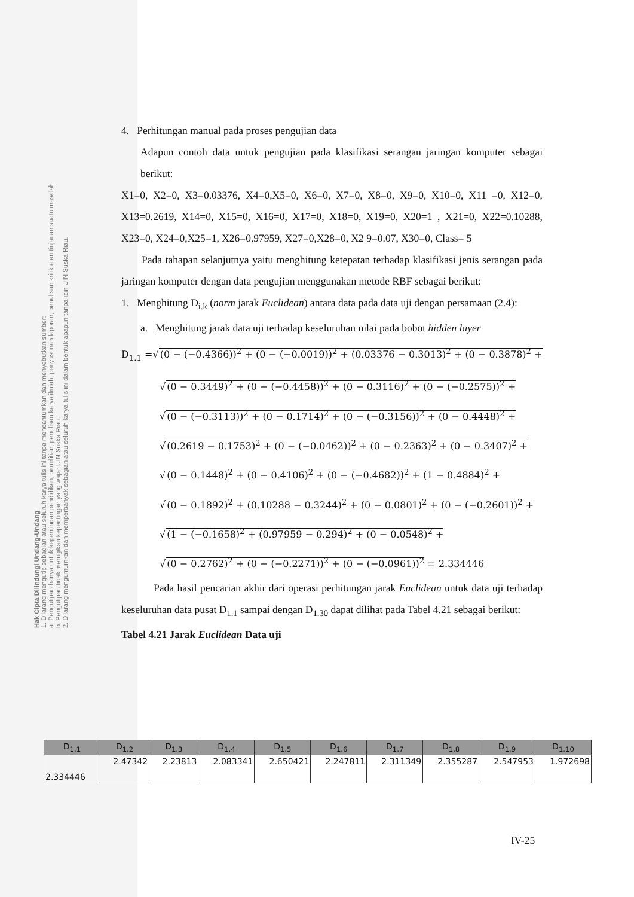Hak Cipta Dilindungi Undang-Undang
1. Dilarang mengutip sebagian atau seluruh karya tulis ini tanpa mencantumkan dan menyebutkan sumber:
a. Pengutipan hanya untuk kepentingan pendidikan, penelitian, penulisan karya ilmiah, penyusunan laporan, penulisan kritik atau tinjauan suatu masalah.
b. Pengutipan tidak merugikan kepentingan yang wajar UIN Suska Riau.
2. Dilarang mengumumkan dan memperbanyak sebagian atau seluruh karya tulis ini dalam bentuk apapun tanpa izin UIN Suska Riau.
4. Perhitungan manual pada proses pengujian data
Adapun contoh data untuk pengujian pada klasifikasi serangan jaringan komputer sebagai berikut:
X1=0, X2=0, X3=0.03376, X4=0,X5=0, X6=0, X7=0, X8=0, X9=0, X10=0, X11 =0, X12=0, X13=0.2619, X14=0, X15=0, X16=0, X17=0, X18=0, X19=0, X20=1 , X21=0, X22=0.10288, X23=0, X24=0,X25=1, X26=0.97959, X27=0,X28=0, X2 9=0.07, X30=0, Class= 5
Pada tahapan selanjutnya yaitu menghitung ketepatan terhadap klasifikasi jenis serangan pada jaringan komputer dengan data pengujian menggunakan metode RBF sebagai berikut:
1. Menghitung D<sub>i.k</sub> (norm jarak Euclidean) antara data pada data uji dengan persamaan (2.4):
a. Menghitung jarak data uji terhadap keseluruhan nilai pada bobot hidden layer
D<sub>1.1</sub> =√(0 − (−0.4366))<sup>2</sup> + (0 − (−0.0019))<sup>2</sup> + (0.03376 − 0.3013)<sup>2</sup> + (0 − 0.3878)<sup>2</sup> +
√(0 − 0.3449)<sup>2</sup> + (0 − (−0.4458))<sup>2</sup> + (0 − 0.3116)<sup>2</sup> + (0 − (−0.2575))<sup>2</sup> +
√(0 − (−0.3113))<sup>2</sup> + (0 − 0.1714)<sup>2</sup> + (0 − (−0.3156))<sup>2</sup> + (0 − 0.4448)<sup>2</sup> +
√(0.2619 − 0.1753)<sup>2</sup> + (0 − (−0.0462))<sup>2</sup> + (0 − 0.2363)<sup>2</sup> + (0 − 0.3407)<sup>2</sup> +
√(0 − 0.1448)<sup>2</sup> + (0 − 0.4106)<sup>2</sup> + (0 − (−0.4682))<sup>2</sup> + (1 − 0.4884)<sup>2</sup> +
√(0 − 0.1892)<sup>2</sup> + (0.10288 − 0.3244)<sup>2</sup> + (0 − 0.0801)<sup>2</sup> + (0 − (−0.2601))<sup>2</sup> +
√(1 − (−0.1658)<sup>2</sup> + (0.97959 − 0.294)<sup>2</sup> + (0 − 0.0548)<sup>2</sup> +
√(0 − 0.2762)<sup>2</sup> + (0 − (−0.2271))<sup>2</sup> + (0 − (−0.0961))<sup>2</sup> = 2.334446
Pada hasil pencarian akhir dari operasi perhitungan jarak Euclidean untuk data uji terhadap keseluruhan data pusat D<sub>1.1</sub> sampai dengan D<sub>1.30</sub> dapat dilihat pada Tabel 4.21 sebagai berikut:
Tabel 4.21 Jarak Euclidean Data uji
| D<sub>1.1</sub> | D<sub>1.2</sub> | D<sub>1.3</sub> | D<sub>1.4</sub> | D<sub>1.5</sub> | D<sub>1.6</sub> | D<sub>1.7</sub> | D<sub>1.8</sub> | D<sub>1.9</sub> | D<sub>1.10</sub> |
| --- | --- | --- | --- | --- | --- | --- | --- | --- | --- |
| 2.334446 | 2.47342 | 2.23813 | 2.083341 | 2.650421 | 2.247811 | 2.311349 | 2.355287 | 2.547953 | 1.972698 |
IV-25